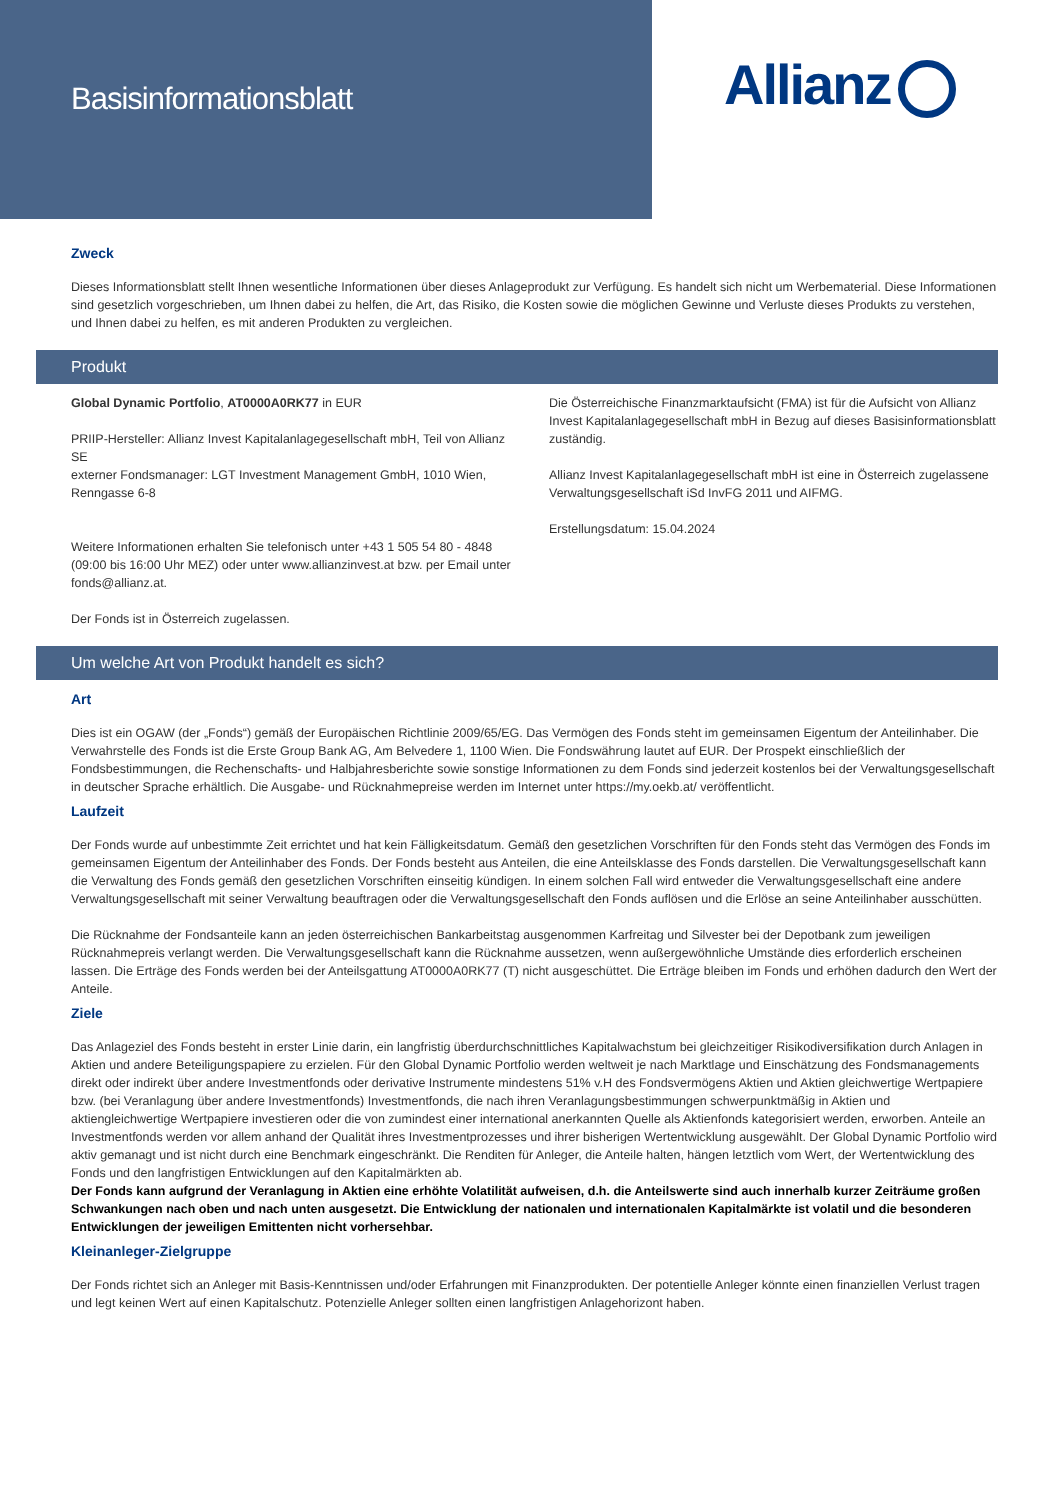Basisinformationsblatt
Allianz
Zweck
Dieses Informationsblatt stellt Ihnen wesentliche Informationen über dieses Anlageprodukt zur Verfügung. Es handelt sich nicht um Werbematerial. Diese Informationen sind gesetzlich vorgeschrieben, um Ihnen dabei zu helfen, die Art, das Risiko, die Kosten sowie die möglichen Gewinne und Verluste dieses Produkts zu verstehen, und Ihnen dabei zu helfen, es mit anderen Produkten zu vergleichen.
Produkt
Global Dynamic Portfolio, AT0000A0RK77 in EUR
PRIIP-Hersteller: Allianz Invest Kapitalanlagegesellschaft mbH, Teil von Allianz SE
externer Fondsmanager: LGT Investment Management GmbH, 1010 Wien, Renngasse 6-8
Weitere Informationen erhalten Sie telefonisch unter +43 1 505 54 80 - 4848 (09:00 bis 16:00 Uhr MEZ) oder unter www.allianzinvest.at bzw. per Email unter fonds@allianz.at.
Der Fonds ist in Österreich zugelassen.
Die Österreichische Finanzmarktaufsicht (FMA) ist für die Aufsicht von Allianz Invest Kapitalanlagegesellschaft mbH in Bezug auf dieses Basisinformationsblatt zuständig.
Allianz Invest Kapitalanlagegesellschaft mbH ist eine in Österreich zugelassene Verwaltungsgesellschaft iSd InvFG 2011 und AIFMG.
Erstellungsdatum: 15.04.2024
Um welche Art von Produkt handelt es sich?
Art
Dies ist ein OGAW (der „Fonds“) gemäß der Europäischen Richtlinie 2009/65/EG. Das Vermögen des Fonds steht im gemeinsamen Eigentum der Anteilinhaber. Die Verwahrstelle des Fonds ist die Erste Group Bank AG, Am Belvedere 1, 1100 Wien. Die Fondswährung lautet auf EUR. Der Prospekt einschließlich der Fondsbestimmungen, die Rechenschafts- und Halbjahresberichte sowie sonstige Informationen zu dem Fonds sind jederzeit kostenlos bei der Verwaltungsgesellschaft in deutscher Sprache erhältlich. Die Ausgabe- und Rücknahmepreise werden im Internet unter https://my.oekb.at/ veröffentlicht.
Laufzeit
Der Fonds wurde auf unbestimmte Zeit errichtet und hat kein Fälligkeitsdatum. Gemäß den gesetzlichen Vorschriften für den Fonds steht das Vermögen des Fonds im gemeinsamen Eigentum der Anteilinhaber des Fonds. Der Fonds besteht aus Anteilen, die eine Anteilsklasse des Fonds darstellen. Die Verwaltungsgesellschaft kann die Verwaltung des Fonds gemäß den gesetzlichen Vorschriften einseitig kündigen. In einem solchen Fall wird entweder die Verwaltungsgesellschaft eine andere Verwaltungsgesellschaft mit seiner Verwaltung beauftragen oder die Verwaltungsgesellschaft den Fonds auflösen und die Erlöse an seine Anteilinhaber ausschütten.
Die Rücknahme der Fondsanteile kann an jeden österreichischen Bankarbeitstag ausgenommen Karfreitag und Silvester bei der Depotbank zum jeweiligen Rücknahmepreis verlangt werden. Die Verwaltungsgesellschaft kann die Rücknahme aussetzen, wenn außergewöhnliche Umstände dies erforderlich erscheinen lassen. Die Erträge des Fonds werden bei der Anteilsgattung AT0000A0RK77 (T) nicht ausgeschüttet. Die Erträge bleiben im Fonds und erhöhen dadurch den Wert der Anteile.
Ziele
Das Anlageziel des Fonds besteht in erster Linie darin, ein langfristig überdurchschnittliches Kapitalwachstum bei gleichzeitiger Risikodiversifikation durch Anlagen in Aktien und andere Beteiligungspapiere zu erzielen. Für den Global Dynamic Portfolio werden weltweit je nach Marktlage und Einschätzung des Fondsmanagements direkt oder indirekt über andere Investmentfonds oder derivative Instrumente mindestens 51% v.H des Fondsvermögens Aktien und Aktien gleichwertige Wertpapiere bzw. (bei Veranlagung über andere Investmentfonds) Investmentfonds, die nach ihren Veranlagungsbestimmungen schwerpunktmäßig in Aktien und aktiengleichwertige Wertpapiere investieren oder die von zumindest einer international anerkannten Quelle als Aktienfonds kategorisiert werden, erworben. Anteile an Investmentfonds werden vor allem anhand der Qualität ihres Investmentprozesses und ihrer bisherigen Wertentwicklung ausgewählt. Der Global Dynamic Portfolio wird aktiv gemanagt und ist nicht durch eine Benchmark eingeschränkt. Die Renditen für Anleger, die Anteile halten, hängen letztlich vom Wert, der Wertentwicklung des Fonds und den langfristigen Entwicklungen auf den Kapitalmärkten ab.
Der Fonds kann aufgrund der Veranlagung in Aktien eine erhöhte Volatilität aufweisen, d.h. die Anteilswerte sind auch innerhalb kurzer Zeiträume großen Schwankungen nach oben und nach unten ausgesetzt. Die Entwicklung der nationalen und internationalen Kapitalmärkte ist volatil und die besonderen Entwicklungen der jeweiligen Emittenten nicht vorhersehbar.
Kleinanleger-Zielgruppe
Der Fonds richtet sich an Anleger mit Basis-Kenntnissen und/oder Erfahrungen mit Finanzprodukten. Der potentielle Anleger könnte einen finanziellen Verlust tragen und legt keinen Wert auf einen Kapitalschutz. Potenzielle Anleger sollten einen langfristigen Anlagehorizont haben.